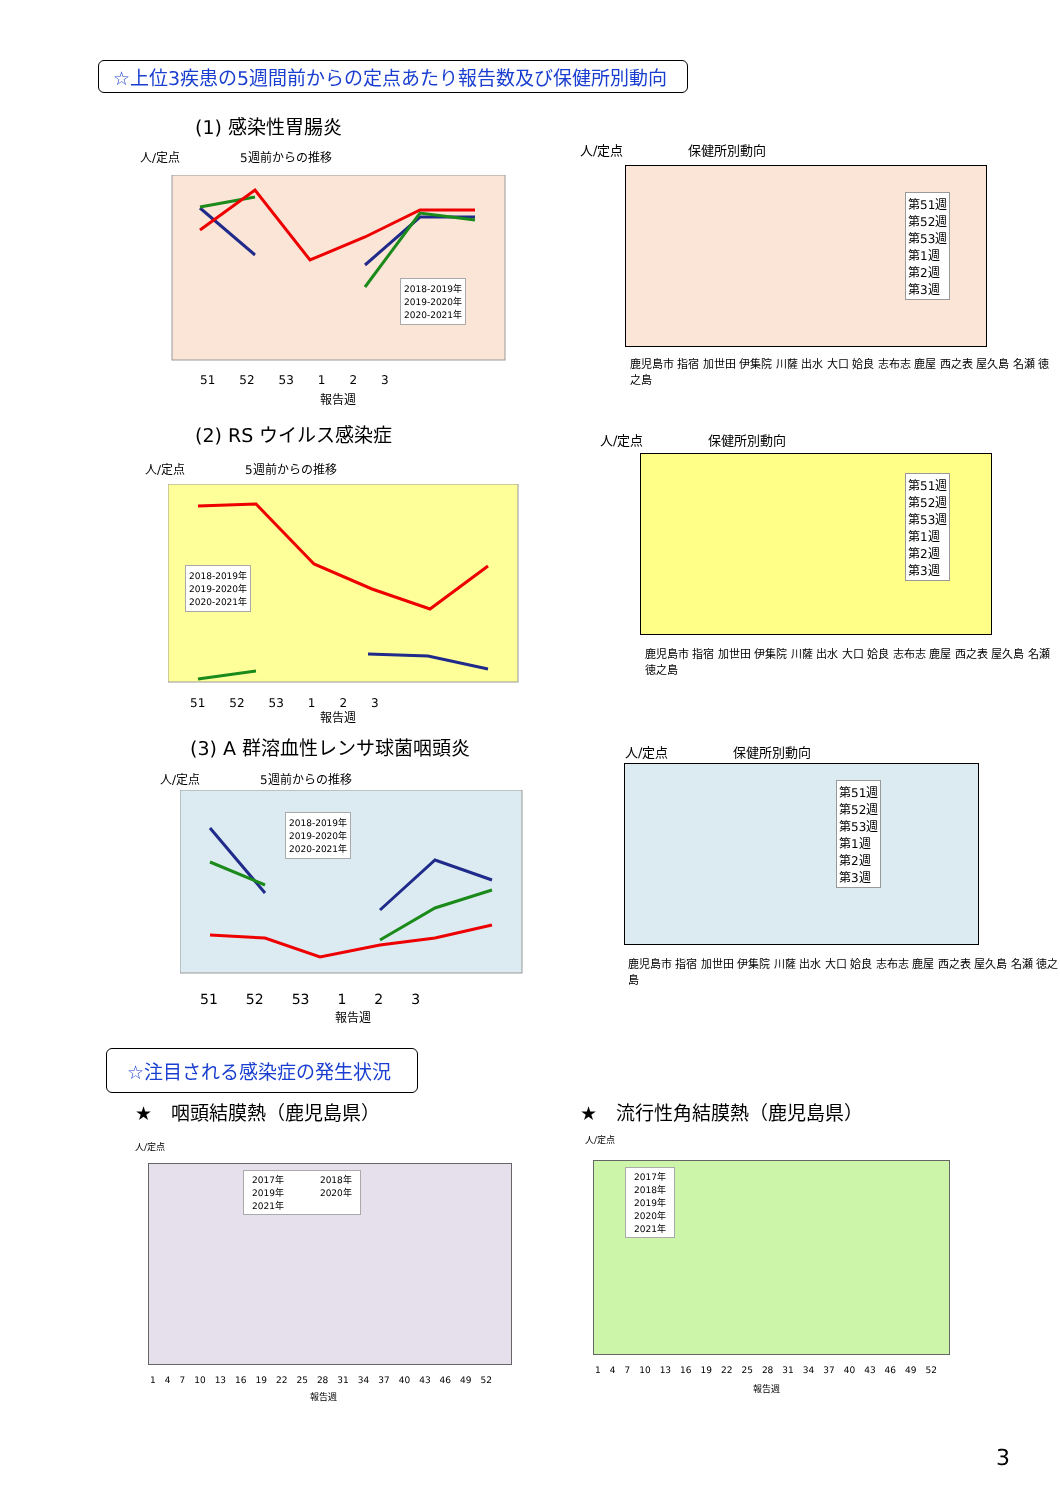☆上位3疾患の5週間前からの定点あたり報告数及び保健所別動向
(1) 感染性胃腸炎
人/定点　　　　　5週前からの推移
2018-2019年
2019-2020年
2020-2021年
51　　52　　53　　1　　2　　3
報告週
人/定点　　　　　保健所別動向
第51週
第52週
第53週
第1週
第2週
第3週
鹿児島市 指宿 加世田 伊集院 川薩 出水 大口 姶良 志布志 鹿屋 西之表 屋久島 名瀬 徳之島
(2) RS ウイルス感染症
人/定点　　　　　5週前からの推移
2018-2019年
2019-2020年
2020-2021年
51　　52　　53　　1　　2　　3
報告週
人/定点　　　　　保健所別動向
第51週
第52週
第53週
第1週
第2週
第3週
鹿児島市 指宿 加世田 伊集院 川薩 出水 大口 姶良 志布志 鹿屋 西之表 屋久島 名瀬 徳之島
(3) A 群溶血性レンサ球菌咽頭炎
人/定点　　　　　5週前からの推移
2018-2019年
2019-2020年
2020-2021年
51　　52　　53　　1　　2　　3
報告週
人/定点　　　　　保健所別動向
第51週
第52週
第53週
第1週
第2週
第3週
鹿児島市 指宿 加世田 伊集院 川薩 出水 大口 姶良 志布志 鹿屋 西之表 屋久島 名瀬 徳之島
☆注目される感染症の発生状況
★　咽頭結膜熱（鹿児島県） ★　流行性角結膜熱（鹿児島県）
人/定点
2017年　　　　2018年
2019年　　　　2020年
2021年
1　4　7　10　13　16　19　22　25　28　31　34　37　40　43　46　49　52
報告週
人/定点
2017年
2018年
2019年
2020年
2021年
1　4　7　10　13　16　19　22　25　28　31　34　37　40　43　46　49　52
報告週
3